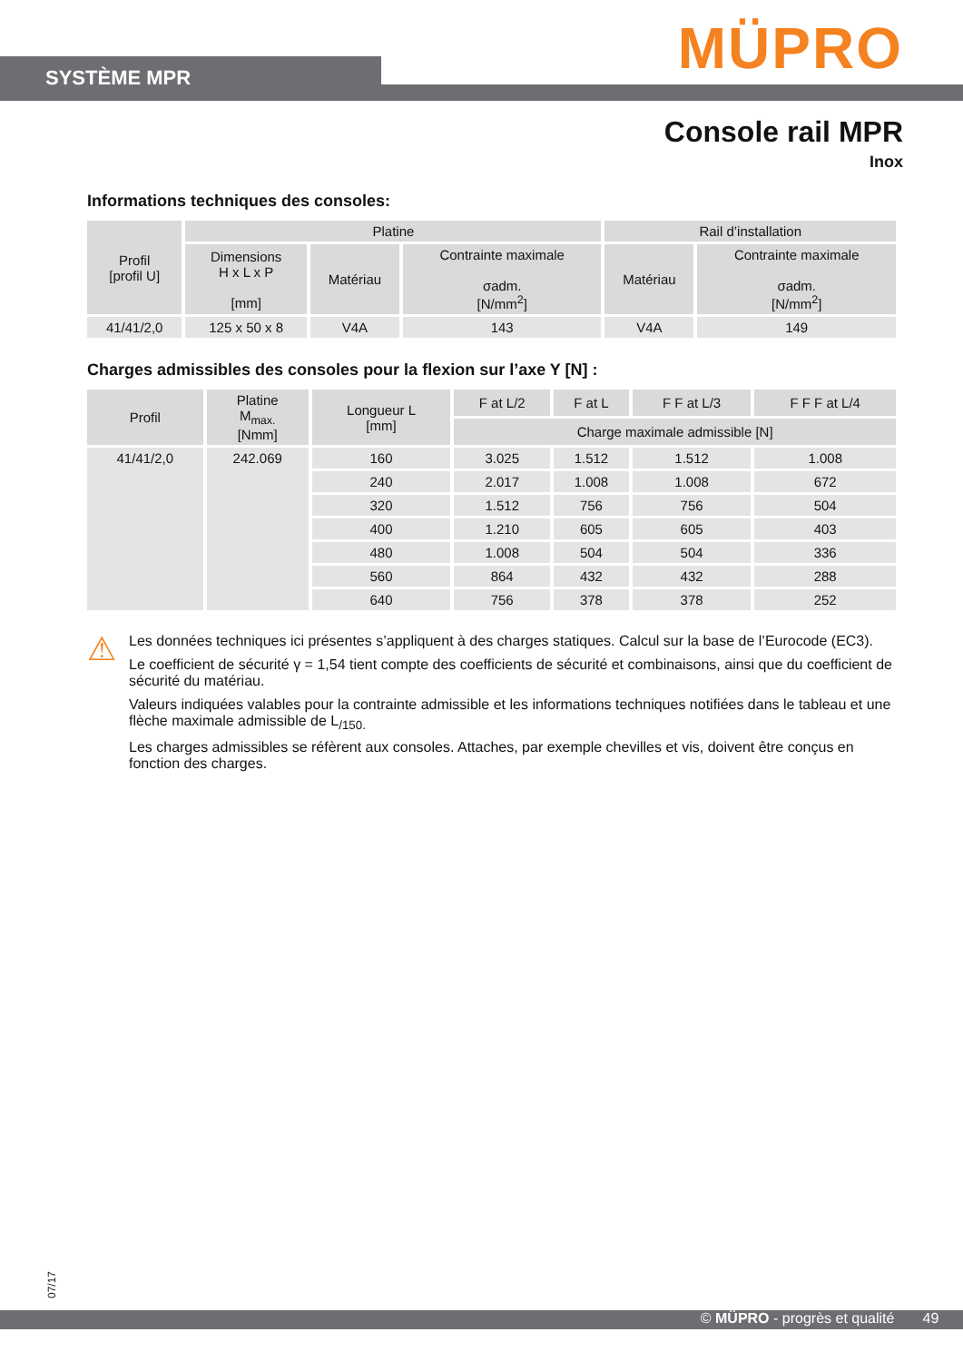SYSTÈME MPR MÜPRO
Console rail MPR
Inox
Informations techniques des consoles:
| Profil [profil U] | Platine | | | Rail d’installation | |
| --- | --- | --- | --- | --- | --- |
| | Dimensions H x L x P [mm] | Matériau | Contrainte maximale σadm. [N/mm<sup>2</sup>] | Matériau | Contrainte maximale σadm. [N/mm<sup>2</sup>] |
| 41/41/2,0 | 125 x 50 x 8 | V4A | 143 | V4A | 149 |
Charges admissibles des consoles pour la flexion sur l’axe Y [N] :
| Profil | Platine M<sub>max.</sub> [Nmm] | Longueur L [mm] | F at L/2 | F at L | F F at L/3 | F F F at L/4 |
| --- | --- | --- | --- | --- | --- | --- |
| | | | Charge maximale admissible [N] | | | |
| 41/41/2,0 | 242.069 | 160 | 3.025 | 1.512 | 1.512 | 1.008 |
| | | 240 | 2.017 | 1.008 | 1.008 | 672 |
| | | 320 | 1.512 | 756 | 756 | 504 |
| | | 400 | 1.210 | 605 | 605 | 403 |
| | | 480 | 1.008 | 504 | 504 | 336 |
| | | 560 | 864 | 432 | 432 | 288 |
| | | 640 | 756 | 378 | 378 | 252 |
⚠
Les données techniques ici présentes s’appliquent à des charges statiques. Calcul sur la base de l’Eurocode (EC3).
Le coefficient de sécurité γ = 1,54 tient compte des coefficients de sécurité et combinaisons, ainsi que du coefficient de sécurité du matériau.
Valeurs indiquées valables pour la contrainte admissible et les informations techniques notifiées dans le tableau et une flèche maximale admissible de L<sub>/150.</sub>
Les charges admissibles se réfèrent aux consoles. Attaches, par exemple chevilles et vis, doivent être conçus en fonction des charges.
07/17
© MÜPRO - progrès et qualité 49